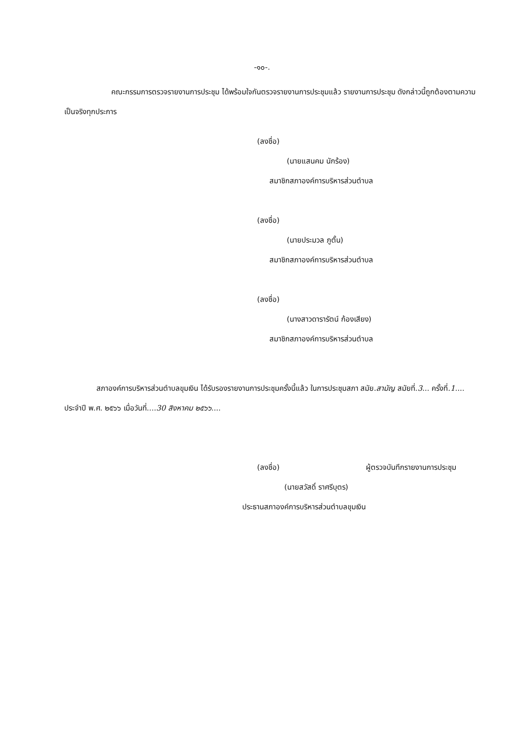-๑๐-.
คณะกรรมการตรวจรายงานการประชุม ได้พร้อมใจกันตรวจรายงานการประชุมแล้ว รายงานการประชุม ดังกล่าวนี้ถูกต้องตามความเป็นจริงทุกประการ
(ลงชื่อ)
(นายแสนคม นักร้อง)
สมาชิกสภาองค์การบริหารส่วนตำบล
(ลงชื่อ)
(นายประมวล ภูตั้น)
สมาชิกสภาองค์การบริหารส่วนตำบล
(ลงชื่อ)
(นางสาวดารารัตน์ ก้องเสียง)
สมาชิกสภาองค์การบริหารส่วนตำบล
สภาองค์การบริหารส่วนตำบลขุมเงิน ได้รับรองรายงานการประชุมครั้งนี้แล้ว ในการประชุมสภา สมัย.สามัญ สมัยที่.3... ครั้งที่.1.... ประจำปี พ.ศ. ๒๕๖๖ เมื่อวันที่....30 สิงหาคม ๒๕๖๖....
(ลงชื่อ) ผู้ตรวจบันทึกรายงานการประชุม
(นายสวัสดิ์ ราศรีบุตร)
ประธานสภาองค์การบริหารส่วนตำบลขุมเงิน